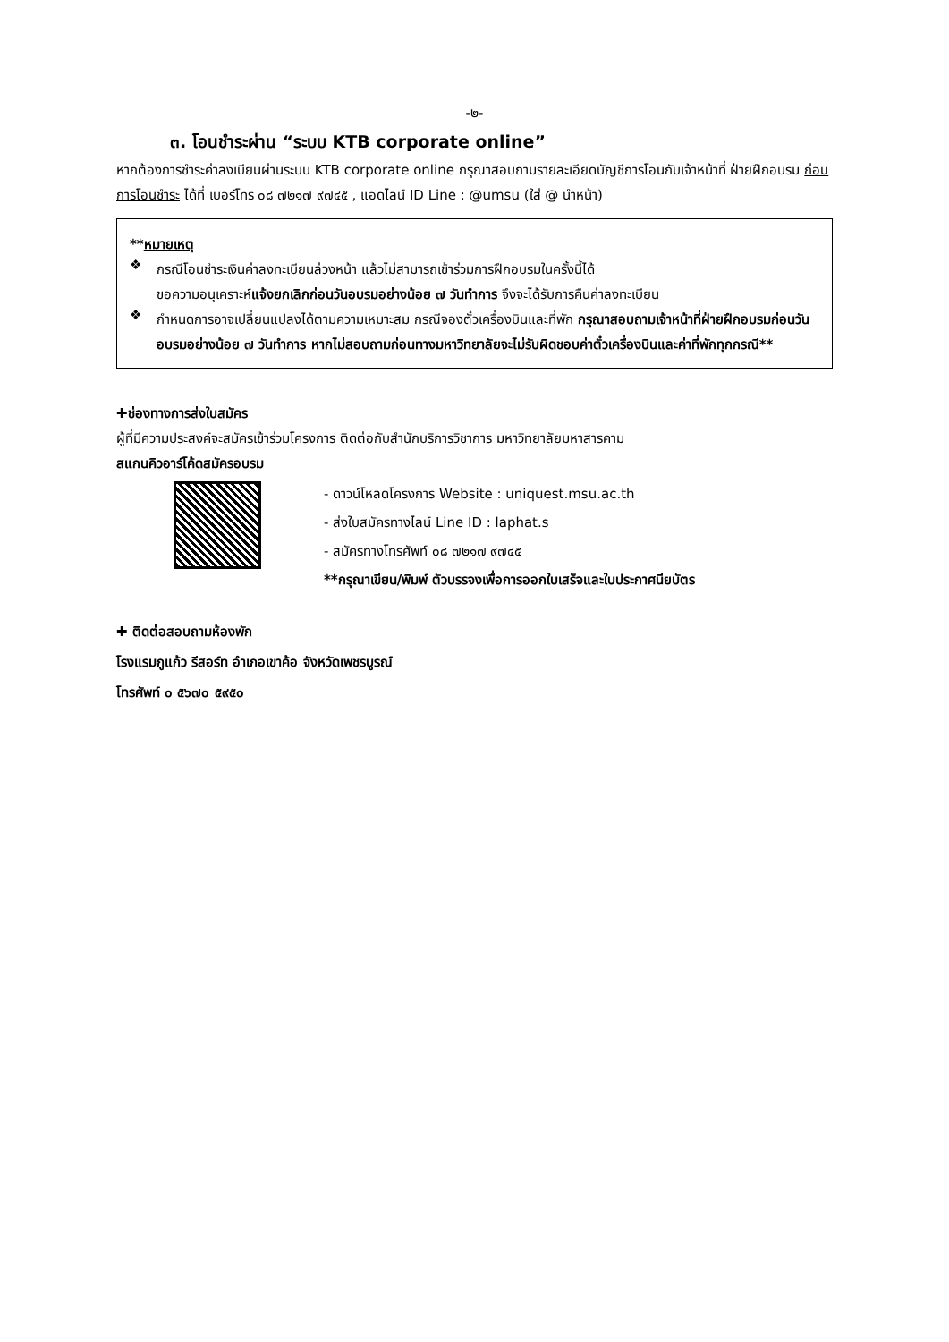-๒-
๓. โอนชำระผ่าน “ระบบ KTB corporate online”
หากต้องการชำระค่าลงเบียนผ่านระบบ KTB corporate online กรุณาสอบถามรายละเอียดบัญชีการโอนกับเจ้าหน้าที่ ฝ่ายฝึกอบรม ก่อนการโอนชำระ ได้ที่ เบอร์โทร ๐๘ ๗๒๑๗ ๙๗๔๕ , แอดไลน์ ID Line : @umsu (ใส่ @ นำหน้า)
**หมายเหตุ
❖
กรณีโอนชำระเงินค่าลงทะเบียนล่วงหน้า แล้วไม่สามารถเข้าร่วมการฝึกอบรมในครั้งนี้ได้
ขอความอนุเคราะห์แจ้งยกเลิกก่อนวันอบรมอย่างน้อย ๗ วันทำการ จึงจะได้รับการคืนค่าลงทะเบียน
❖
กำหนดการอาจเปลี่ยนแปลงได้ตามความเหมาะสม กรณีจองตั๋วเครื่องบินและที่พัก กรุณาสอบถามเจ้าหน้าที่ฝ่ายฝึกอบรมก่อนวันอบรมอย่างน้อย ๗ วันทำการ หากไม่สอบถามก่อนทางมหาวิทยาลัยจะไม่รับผิดชอบค่าตั๋วเครื่องบินและค่าที่พักทุกกรณี**
✚ช่องทางการส่งใบสมัคร
ผู้ที่มีความประสงค์จะสมัครเข้าร่วมโครงการ ติดต่อกับสำนักบริการวิชาการ มหาวิทยาลัยมหาสารคาม
สแกนคิวอาร์โค้ดสมัครอบรม
- ดาวน์โหลดโครงการ Website : uniquest.msu.ac.th
- ส่งใบสมัครทางไลน์ Line ID : laphat.s
- สมัครทางโทรศัพท์ ๐๘ ๗๒๑๗ ๙๗๔๕
**กรุณาเขียน/พิมพ์ ตัวบรรจงเพื่อการออกใบเสร็จและใบประกาศนียบัตร
✚ ติดต่อสอบถามห้องพัก
โรงแรมภูแก้ว รีสอร์ท อำเภอเขาค้อ จังหวัดเพชรบูรณ์
โทรศัพท์ ๐ ๕๖๗๐ ๕๙๕๐